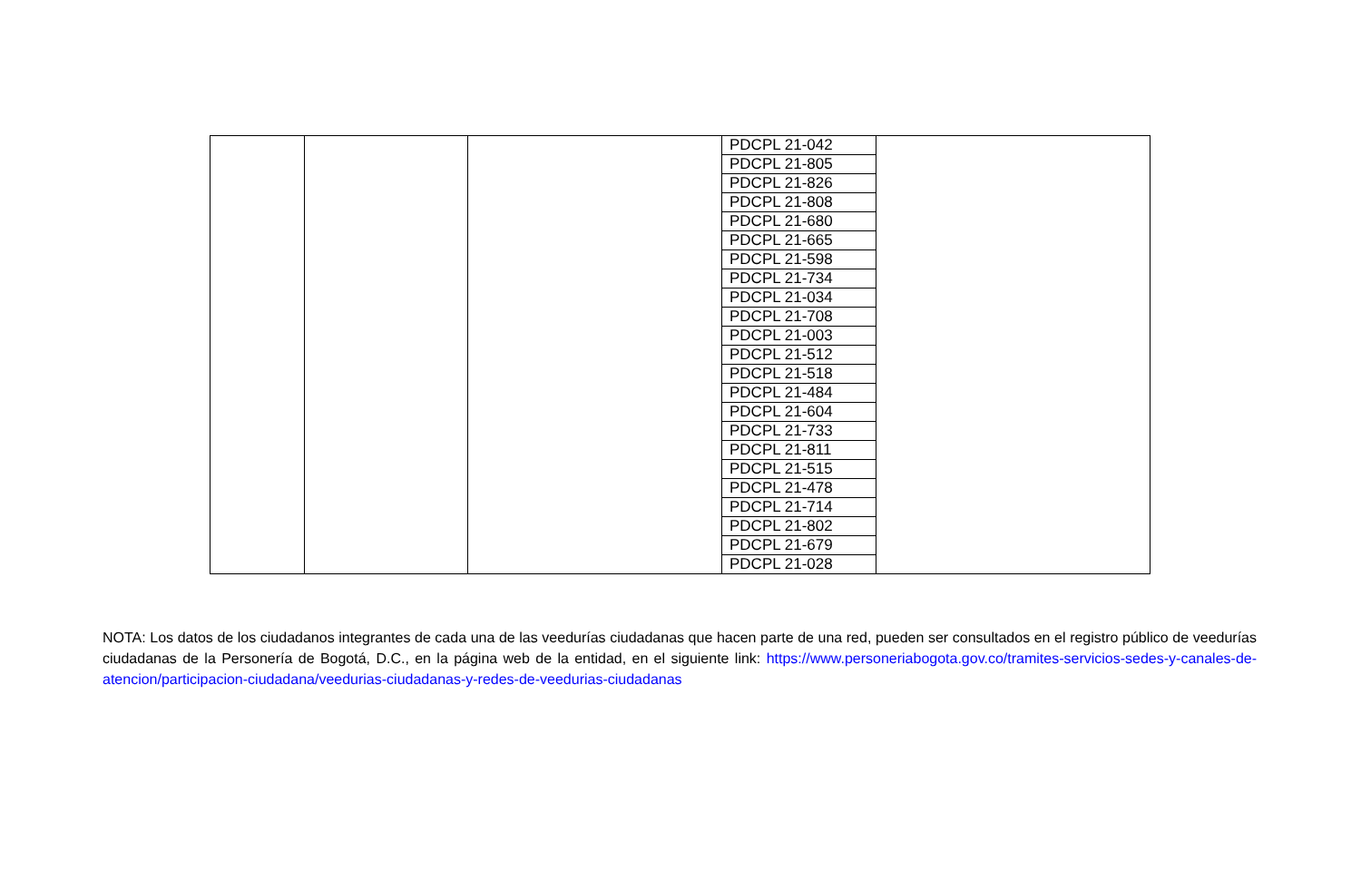| | | | PDCPL 21-042 | |
| | | | PDCPL 21-805 | |
| | | | PDCPL 21-826 | |
| | | | PDCPL 21-808 | |
| | | | PDCPL 21-680 | |
| | | | PDCPL 21-665 | |
| | | | PDCPL 21-598 | |
| | | | PDCPL 21-734 | |
| | | | PDCPL 21-034 | |
| | | | PDCPL 21-708 | |
| | | | PDCPL 21-003 | |
| | | | PDCPL 21-512 | |
| | | | PDCPL 21-518 | |
| | | | PDCPL 21-484 | |
| | | | PDCPL 21-604 | |
| | | | PDCPL 21-733 | |
| | | | PDCPL 21-811 | |
| | | | PDCPL 21-515 | |
| | | | PDCPL 21-478 | |
| | | | PDCPL 21-714 | |
| | | | PDCPL 21-802 | |
| | | | PDCPL 21-679 | |
| | | | PDCPL 21-028 | |
NOTA: Los datos de los ciudadanos integrantes de cada una de las veedurías ciudadanas que hacen parte de una red, pueden ser consultados en el registro público de veedurías ciudadanas de la Personería de Bogotá, D.C., en la página web de la entidad, en el siguiente link: https://www.personeriabogota.gov.co/tramites-servicios-sedes-y-canales-de-atencion/participacion-ciudadana/veedurias-ciudadanas-y-redes-de-veedurias-ciudadanas